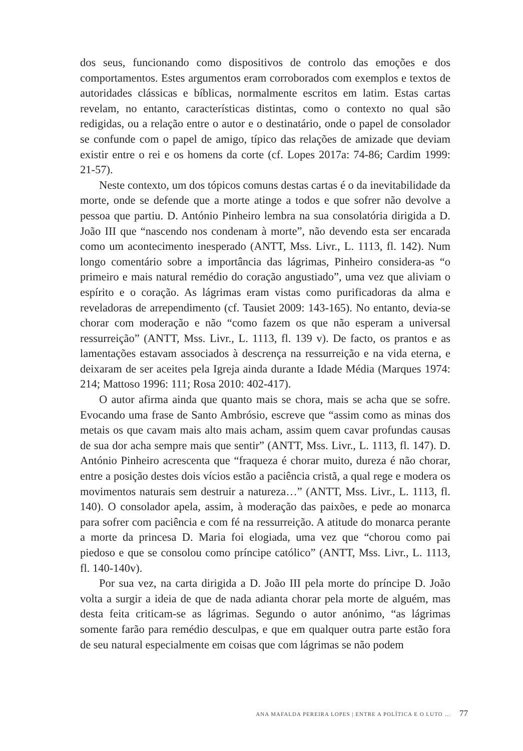dos seus, funcionando como dispositivos de controlo das emoções e dos comportamentos. Estes argumentos eram corroborados com exemplos e textos de autoridades clássicas e bíblicas, normalmente escritos em latim. Estas cartas revelam, no entanto, características distintas, como o contexto no qual são redigidas, ou a relação entre o autor e o destinatário, onde o papel de consolador se confunde com o papel de amigo, típico das relações de amizade que deviam existir entre o rei e os homens da corte (cf. Lopes 2017a: 74-86; Cardim 1999: 21-57).
Neste contexto, um dos tópicos comuns destas cartas é o da inevitabilidade da morte, onde se defende que a morte atinge a todos e que sofrer não devolve a pessoa que partiu. D. António Pinheiro lembra na sua consolatória dirigida a D. João III que “nascendo nos condenam à morte”, não devendo esta ser encarada como um acontecimento inesperado (ANTT, Mss. Livr., L. 1113, fl. 142). Num longo comentário sobre a importância das lágrimas, Pinheiro considera-as “o primeiro e mais natural remédio do coração angustiado”, uma vez que aliviam o espírito e o coração. As lágrimas eram vistas como purificadoras da alma e reveladoras de arrependimento (cf. Tausiet 2009: 143-165). No entanto, devia-se chorar com moderação e não “como fazem os que não esperam a universal ressurreição” (ANTT, Mss. Livr., L. 1113, fl. 139 v). De facto, os prantos e as lamentações estavam associados à descrença na ressurreição e na vida eterna, e deixaram de ser aceites pela Igreja ainda durante a Idade Média (Marques 1974: 214; Mattoso 1996: 111; Rosa 2010: 402-417).
O autor afirma ainda que quanto mais se chora, mais se acha que se sofre. Evocando uma frase de Santo Ambrósio, escreve que “assim como as minas dos metais os que cavam mais alto mais acham, assim quem cavar profundas causas de sua dor acha sempre mais que sentir” (ANTT, Mss. Livr., L. 1113, fl. 147). D. António Pinheiro acrescenta que “fraqueza é chorar muito, dureza é não chorar, entre a posição destes dois vícios estão a paciência cristã, a qual rege e modera os movimentos naturais sem destruir a natureza…” (ANTT, Mss. Livr., L. 1113, fl. 140). O consolador apela, assim, à moderação das paixões, e pede ao monarca para sofrer com paciência e com fé na ressurreição. A atitude do monarca perante a morte da princesa D. Maria foi elogiada, uma vez que “chorou como pai piedoso e que se consolou como príncipe católico” (ANTT, Mss. Livr., L. 1113, fl. 140-140v).
Por sua vez, na carta dirigida a D. João III pela morte do príncipe D. João volta a surgir a ideia de que de nada adianta chorar pela morte de alguém, mas desta feita criticam-se as lágrimas. Segundo o autor anónimo, “as lágrimas somente farão para remédio desculpas, e que em qualquer outra parte estão fora de seu natural especialmente em coisas que com lágrimas se não podem
ANA MAFALDA PEREIRA LOPES | ENTRE A POLÍTICA E O LUTO … 77